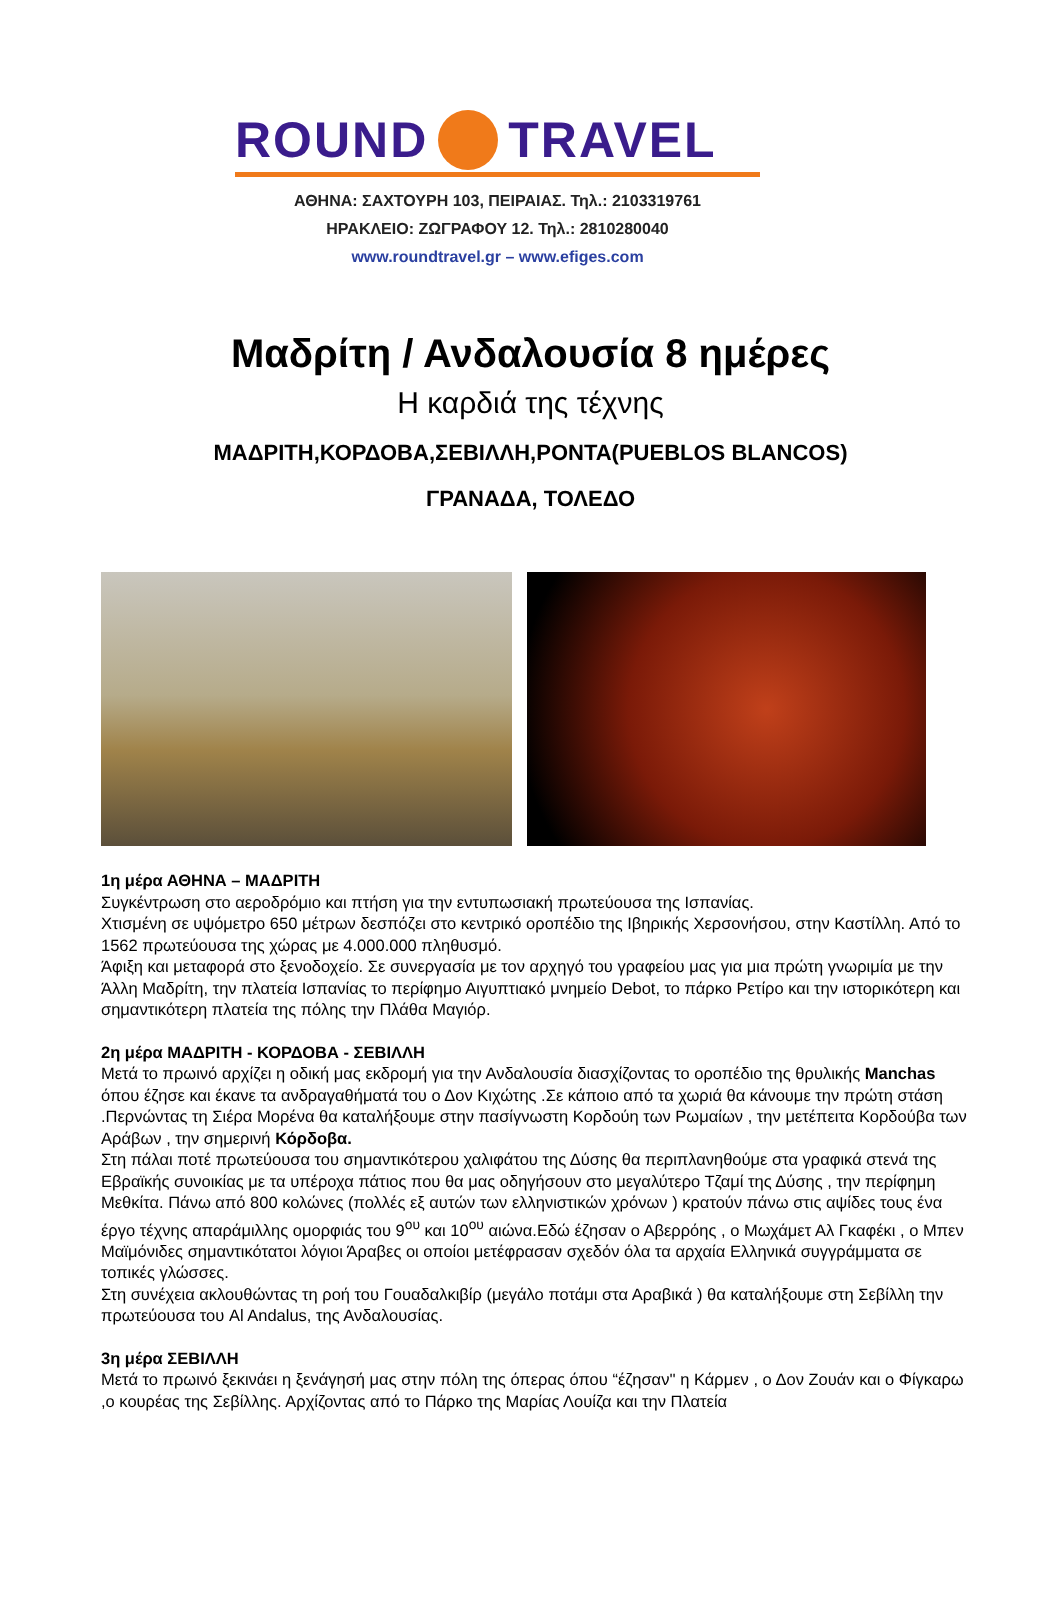ROUND TRAVEL
ΑΘΗΝΑ: ΣΑΧΤΟΥΡΗ 103, ΠΕΙΡΑΙΑΣ. Τηλ.: 2103319761
ΗΡΑΚΛΕΙΟ: ΖΩΓΡΑΦΟΥ 12. Τηλ.: 2810280040
www.roundtravel.gr – www.efiges.com
Μαδρίτη / Ανδαλουσία 8 ημέρες
Η καρδιά της τέχνης
ΜΑΔΡΙΤΗ,ΚΟΡΔΟΒΑ,ΣΕΒΙΛΛΗ,ΡΟΝΤΑ(PUEBLOS BLANCOS)
ΓΡΑΝΑΔΑ, ΤΟΛΕΔΟ
1η μέρα ΑΘΗΝΑ – ΜΑΔΡΙΤΗ
Συγκέντρωση στο αεροδρόμιο και πτήση για την εντυπωσιακή πρωτεύουσα της Ισπανίας.
Χτισμένη σε υψόμετρο 650 μέτρων δεσπόζει στο κεντρικό οροπέδιο της Ιβηρικής Χερσονήσου, στην Καστίλλη. Από το 1562 πρωτεύουσα της χώρας με 4.000.000 πληθυσμό.
Άφιξη και μεταφορά στο ξενοδοχείο. Σε συνεργασία με τον αρχηγό του γραφείου μας για μια πρώτη γνωριμία με την Άλλη Μαδρίτη, την πλατεία Ισπανίας το περίφημο Αιγυπτιακό μνημείο Debot, το πάρκο Ρετίρο και την ιστορικότερη και σημαντικότερη πλατεία της πόλης την Πλάθα Μαγιόρ.
2η μέρα ΜΑΔΡΙΤΗ - ΚΟΡΔΟΒΑ - ΣΕΒΙΛΛΗ
Μετά το πρωινό αρχίζει η οδική μας εκδρομή για την Ανδαλουσία διασχίζοντας το οροπέδιο της θρυλικής Manchas όπου έζησε και έκανε τα ανδραγαθήματά του ο Δον Κιχώτης .Σε κάποιο από τα χωριά θα κάνουμε την πρώτη στάση .Περνώντας τη Σιέρα Μορένα θα καταλήξουμε στην πασίγνωστη Κορδούη των Ρωμαίων , την μετέπειτα Κορδούβα των Αράβων , την σημερινή Κόρδοβα.
Στη πάλαι ποτέ πρωτεύουσα του σημαντικότερου χαλιφάτου της Δύσης θα περιπλανηθούμε στα γραφικά στενά της Εβραϊκής συνοικίας με τα υπέροχα πάτιος που θα μας οδηγήσουν στο μεγαλύτερο Τζαμί της Δύσης , την περίφημη Μεθκίτα. Πάνω από 800 κολώνες (πολλές εξ αυτών των ελληνιστικών χρόνων ) κρατούν πάνω στις αψίδες τους ένα έργο τέχνης απαράμιλλης ομορφιάς του 9<sup>ου</sup> και 10<sup>ου</sup> αιώνα.Εδώ έζησαν ο Αβερρόης , ο Μωχάμετ Αλ Γκαφέκι , ο Μπεν Μαϊμόνιδες σημαντικότατοι λόγιοι Άραβες οι οποίοι μετέφρασαν σχεδόν όλα τα αρχαία Ελληνικά συγγράμματα σε τοπικές γλώσσες.
Στη συνέχεια ακλουθώντας τη ροή του Γουαδαλκιβίρ (μεγάλο ποτάμι στα Αραβικά ) θα καταλήξουμε στη Σεβίλλη την πρωτεύουσα του Al Andalus, της Ανδαλουσίας.
3η μέρα ΣΕΒΙΛΛΗ
Μετά το πρωινό ξεκινάει η ξενάγησή μας στην πόλη της όπερας όπου “έζησαν'' η Κάρμεν , ο Δον Ζουάν και ο Φίγκαρω ,ο κουρέας της Σεβίλλης. Αρχίζοντας από το Πάρκο της Μαρίας Λουίζα και την Πλατεία